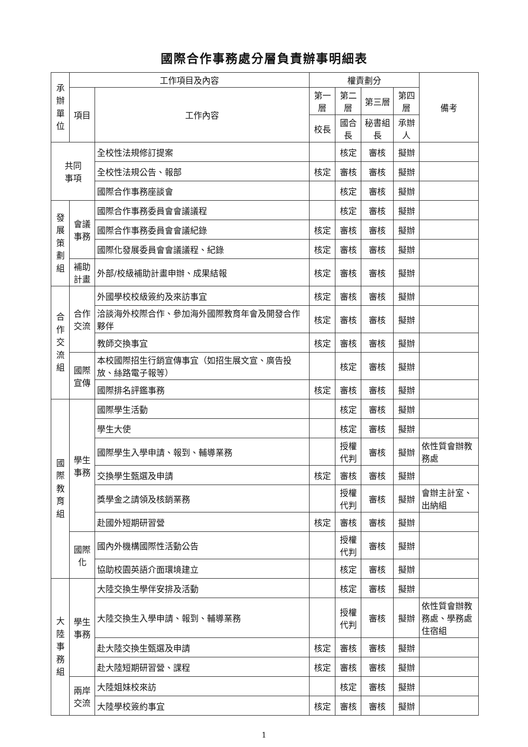國際合作事務處分層負責辦事明細表
| 承辦單位 | 工作項目及內容 | | 權責劃分 | | | | 備考 |
| --- | --- | --- | --- | --- | --- | --- | --- |
| | 項目 | 工作內容 | 第一層 | 第二層 | 第三層 | 第四層 | |
| | | | 校長 | 國合長 | 秘書組長 | 承辦人 | |
| 共同 事項 | | 全校性法規修訂提案 | | 核定 | 審核 | 擬辦 | |
| | | 全校性法規公告、報部 | 核定 | 審核 | 審核 | 擬辦 | |
| | | 國際合作事務座談會 | | 核定 | 審核 | 擬辦 | |
| 發展策劃組 | 會議事務 | 國際合作事務委員會會議議程 | | 核定 | 審核 | 擬辦 | |
| | | 國際合作事務委員會會議紀錄 | 核定 | 審核 | 審核 | 擬辦 | |
| | | 國際化發展委員會會議議程、紀錄 | 核定 | 審核 | 審核 | 擬辦 | |
| | 補助計畫 | 外部/校級補助計畫申辦、成果結報 | 核定 | 審核 | 審核 | 擬辦 | |
| 合作交流組 | 合作交流 | 外國學校校級簽約及來訪事宜 | 核定 | 審核 | 審核 | 擬辦 | |
| | | 洽談海外校際合作、參加海外國際教育年會及開發合作夥伴 | 核定 | 審核 | 審核 | 擬辦 | |
| | | 教師交換事宜 | 核定 | 審核 | 審核 | 擬辦 | |
| | 國際宣傳 | 本校國際招生行銷宣傳事宜（如招生展文宣、廣告投放、絲路電子報等） | | 核定 | 審核 | 擬辦 | |
| | | 國際排名評鑑事務 | 核定 | 審核 | 審核 | 擬辦 | |
| 國際教育組 | 學生事務 | 國際學生活動 | | 核定 | 審核 | 擬辦 | |
| | | 學生大使 | | 核定 | 審核 | 擬辦 | |
| | | 國際學生入學申請、報到、輔導業務 | | 授權 代判 | 審核 | 擬辦 | 依性質會辦教務處 |
| | | 交換學生甄選及申請 | 核定 | 審核 | 審核 | 擬辦 | |
| | | 獎學金之請領及核銷業務 | | 授權 代判 | 審核 | 擬辦 | 會辦主計室、出納組 |
| | | 赴國外短期研習營 | 核定 | 審核 | 審核 | 擬辦 | |
| | 國際化 | 國內外機構國際性活動公告 | | 授權 代判 | 審核 | 擬辦 | |
| | | 協助校園英語介面環境建立 | | 核定 | 審核 | 擬辦 | |
| 大陸事務組 | 學生事務 | 大陸交換生學伴安排及活動 | | 核定 | 審核 | 擬辦 | |
| | | 大陸交換生入學申請、報到、輔導業務 | | 授權 代判 | 審核 | 擬辦 | 依性質會辦教務處、學務處住宿組 |
| | | 赴大陸交換生甄選及申請 | 核定 | 審核 | 審核 | 擬辦 | |
| | | 赴大陸短期研習營、課程 | 核定 | 審核 | 審核 | 擬辦 | |
| | 兩岸交流 | 大陸姐妹校來訪 | | 核定 | 審核 | 擬辦 | |
| | | 大陸學校簽約事宜 | 核定 | 審核 | 審核 | 擬辦 | |
1